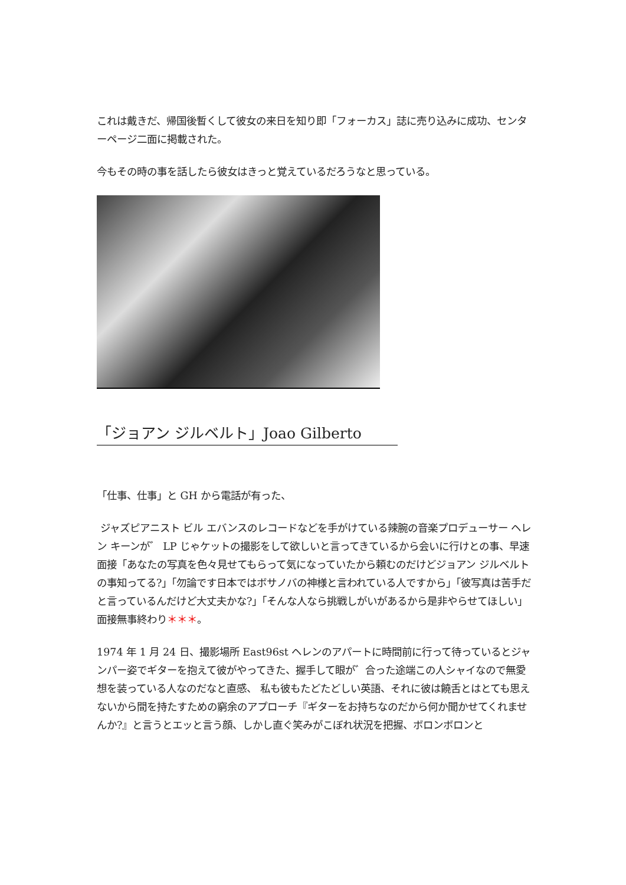これは戴きだ、帰国後暫くして彼女の来日を知り即「フォーカス」誌に売り込みに成功、センターページ二面に掲載された。
今もその時の事を話したら彼女はきっと覚えているだろうなと思っている。
「ジョアン ジルベルト」Joao Gilberto
「仕事、仕事」と GH から電話が有った、
ジャズピアニスト ビル エバンスのレコードなどを手がけている辣腕の音楽プロデューサー ヘレン キーンが゛ LP じゃケットの撮影をして欲しいと言ってきているから会いに行けとの事、早速面接「あなたの写真を色々見せてもらって気になっていたから頼むのだけどジョアン ジルベルトの事知ってる?」「勿論です日本ではボサノバの神様と言われている人ですから」「彼写真は苦手だと言っているんだけど大丈夫かな?」「そんな人なら挑戦しがいがあるから是非やらせてほしい」面接無事終わり＊＊＊。
1974 年 1 月 24 日、撮影場所 East96st ヘレンのアパートに時間前に行って待っているとジャンパー姿でギターを抱えて彼がやってきた、握手して眼が゛合った途端この人シャイなので無愛想を装っている人なのだなと直感、 私も彼もたどたどしい英語、それに彼は饒舌とはとても思えないから間を持たすための窮余のアプローチ『ギターをお持ちなのだから何か聞かせてくれませんか?』と言うとエッと言う顔、しかし直ぐ笑みがこぼれ状況を把握、ボロンボロンと